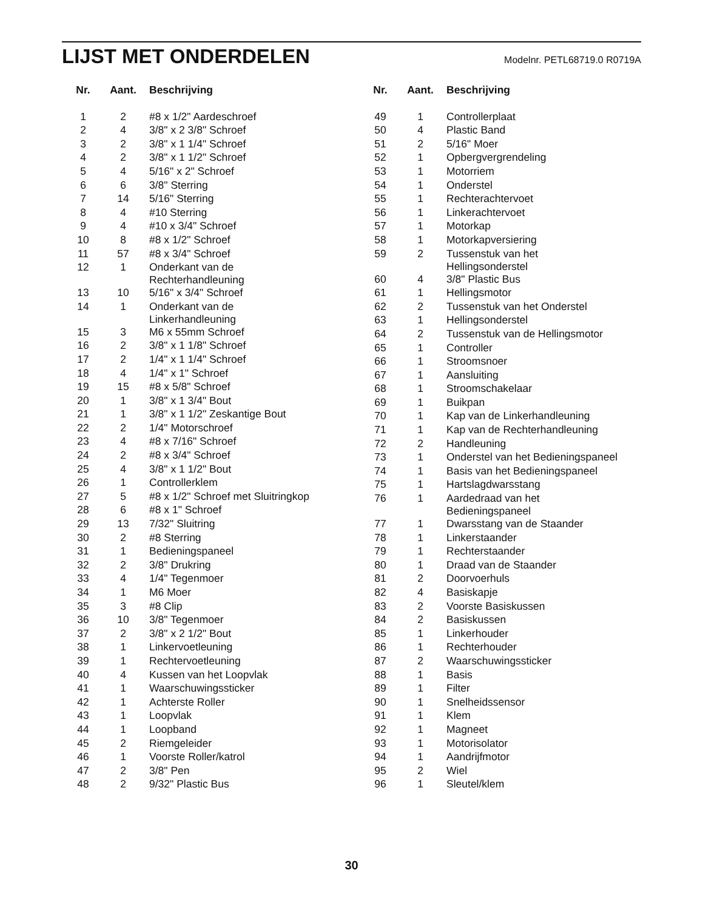LIJST MET ONDERDELEN
Modelnr. PETL68719.0 R0719A
| Nr. | Aant. | Beschrijving |
| --- | --- | --- |
| 1 | 2 | #8 x 1/2" Aardeschroef |
| 2 | 4 | 3/8" x 2 3/8" Schroef |
| 3 | 2 | 3/8" x 1 1/4" Schroef |
| 4 | 2 | 3/8" x 1 1/2" Schroef |
| 5 | 4 | 5/16" x 2" Schroef |
| 6 | 6 | 3/8" Sterring |
| 7 | 14 | 5/16" Sterring |
| 8 | 4 | #10 Sterring |
| 9 | 4 | #10 x 3/4" Schroef |
| 10 | 8 | #8 x 1/2" Schroef |
| 11 | 57 | #8 x 3/4" Schroef |
| 12 | 1 | Onderkant van de Rechterhandleuning |
| 13 | 10 | 5/16" x 3/4" Schroef |
| 14 | 1 | Onderkant van de Linkerhandleuning |
| 15 | 3 | M6 x 55mm Schroef |
| 16 | 2 | 3/8" x 1 1/8" Schroef |
| 17 | 2 | 1/4" x 1 1/4" Schroef |
| 18 | 4 | 1/4" x 1" Schroef |
| 19 | 15 | #8 x 5/8" Schroef |
| 20 | 1 | 3/8" x 1 3/4" Bout |
| 21 | 1 | 3/8" x 1 1/2" Zeskantige Bout |
| 22 | 2 | 1/4" Motorschroef |
| 23 | 4 | #8 x 7/16" Schroef |
| 24 | 2 | #8 x 3/4" Schroef |
| 25 | 4 | 3/8" x 1 1/2" Bout |
| 26 | 1 | Controllerklem |
| 27 | 5 | #8 x 1/2" Schroef met Sluitringkop |
| 28 | 6 | #8 x 1" Schroef |
| 29 | 13 | 7/32" Sluitring |
| 30 | 2 | #8 Sterring |
| 31 | 1 | Bedieningspaneel |
| 32 | 2 | 3/8" Drukring |
| 33 | 4 | 1/4" Tegenmoer |
| 34 | 1 | M6 Moer |
| 35 | 3 | #8 Clip |
| 36 | 10 | 3/8" Tegenmoer |
| 37 | 2 | 3/8" x 2 1/2" Bout |
| 38 | 1 | Linkervoetleuning |
| 39 | 1 | Rechtervoetleuning |
| 40 | 4 | Kussen van het Loopvlak |
| 41 | 1 | Waarschuwingssticker |
| 42 | 1 | Achterste Roller |
| 43 | 1 | Loopvlak |
| 44 | 1 | Loopband |
| 45 | 2 | Riemgeleider |
| 46 | 1 | Voorste Roller/katrol |
| 47 | 2 | 3/8" Pen |
| 48 | 2 | 9/32" Plastic Bus |
| Nr. | Aant. | Beschrijving |
| --- | --- | --- |
| 49 | 1 | Controllerplaat |
| 50 | 4 | Plastic Band |
| 51 | 2 | 5/16" Moer |
| 52 | 1 | Opbergvergrendeling |
| 53 | 1 | Motorriem |
| 54 | 1 | Onderstel |
| 55 | 1 | Rechterachtervoet |
| 56 | 1 | Linkerachtervoet |
| 57 | 1 | Motorkap |
| 58 | 1 | Motorkapversiering |
| 59 | 2 | Tussenstuk van het Hellingsonderstel |
| 60 | 4 | 3/8" Plastic Bus |
| 61 | 1 | Hellingsmotor |
| 62 | 2 | Tussenstuk van het Onderstel |
| 63 | 1 | Hellingsonderstel |
| 64 | 2 | Tussenstuk van de Hellingsmotor |
| 65 | 1 | Controller |
| 66 | 1 | Stroomsnoer |
| 67 | 1 | Aansluiting |
| 68 | 1 | Stroomschakelaar |
| 69 | 1 | Buikpan |
| 70 | 1 | Kap van de Linkerhandleuning |
| 71 | 1 | Kap van de Rechterhandleuning |
| 72 | 2 | Handleuning |
| 73 | 1 | Onderstel van het Bedieningspaneel |
| 74 | 1 | Basis van het Bedieningspaneel |
| 75 | 1 | Hartslagdwarsstang |
| 76 | 1 | Aardedraad van het Bedieningspaneel |
| 77 | 1 | Dwarsstang van de Staander |
| 78 | 1 | Linkerstaander |
| 79 | 1 | Rechterstaander |
| 80 | 1 | Draad van de Staander |
| 81 | 2 | Doorvoerhuls |
| 82 | 4 | Basiskapje |
| 83 | 2 | Voorste Basiskussen |
| 84 | 2 | Basiskussen |
| 85 | 1 | Linkerhouder |
| 86 | 1 | Rechterhouder |
| 87 | 2 | Waarschuwingssticker |
| 88 | 1 | Basis |
| 89 | 1 | Filter |
| 90 | 1 | Snelheidssensor |
| 91 | 1 | Klem |
| 92 | 1 | Magneet |
| 93 | 1 | Motorisolator |
| 94 | 1 | Aandrijfmotor |
| 95 | 2 | Wiel |
| 96 | 1 | Sleutel/klem |
30